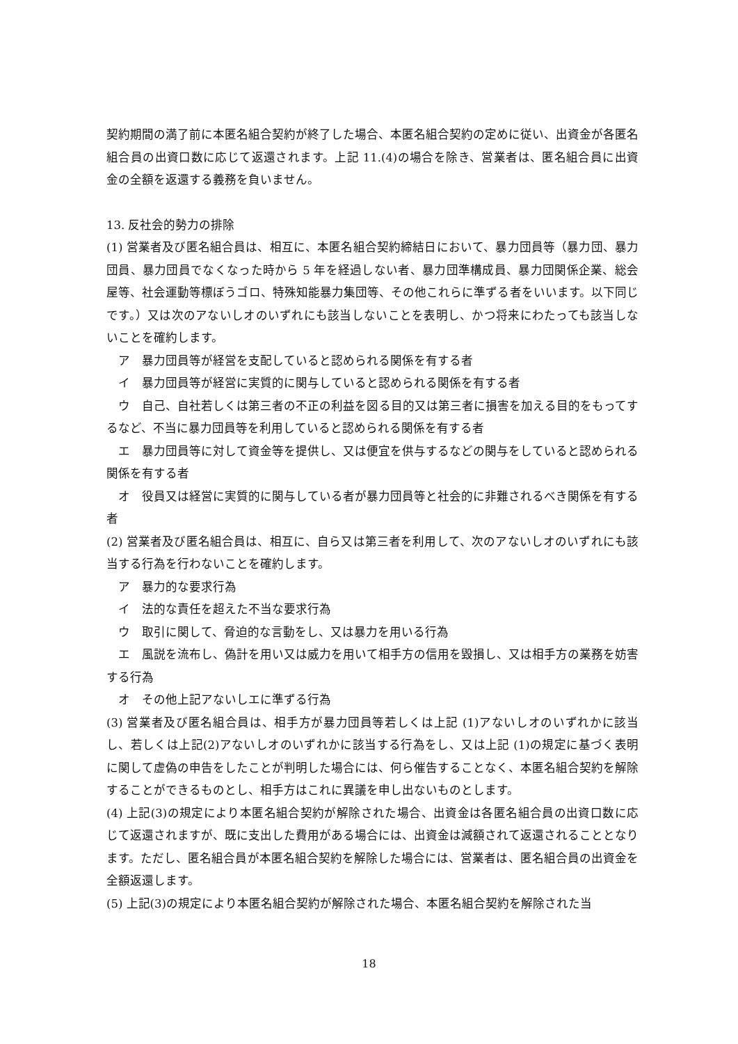契約期間の満了前に本匿名組合契約が終了した場合、本匿名組合契約の定めに従い、出資金が各匿名組合員の出資口数に応じて返還されます。上記 11.(4)の場合を除き、営業者は、匿名組合員に出資金の全額を返還する義務を負いません。
13. 反社会的勢力の排除
(1) 営業者及び匿名組合員は、相互に、本匿名組合契約締結日において、暴力団員等（暴力団、暴力団員、暴力団員でなくなった時から 5 年を経過しない者、暴力団準構成員、暴力団関係企業、総会屋等、社会運動等標ぼうゴロ、特殊知能暴力集団等、その他これらに準ずる者をいいます。以下同じです。）又は次のアないしオのいずれにも該当しないことを表明し、かつ将来にわたっても該当しないことを確約します。
　ア　暴力団員等が経営を支配していると認められる関係を有する者
　イ　暴力団員等が経営に実質的に関与していると認められる関係を有する者
　ウ　自己、自社若しくは第三者の不正の利益を図る目的又は第三者に損害を加える目的をもってするなど、不当に暴力団員等を利用していると認められる関係を有する者
　エ　暴力団員等に対して資金等を提供し、又は便宜を供与するなどの関与をしていると認められる関係を有する者
　オ　役員又は経営に実質的に関与している者が暴力団員等と社会的に非難されるべき関係を有する者
(2) 営業者及び匿名組合員は、相互に、自ら又は第三者を利用して、次のアないしオのいずれにも該当する行為を行わないことを確約します。
　ア　暴力的な要求行為
　イ　法的な責任を超えた不当な要求行為
　ウ　取引に関して、脅迫的な言動をし、又は暴力を用いる行為
　エ　風説を流布し、偽計を用い又は威力を用いて相手方の信用を毀損し、又は相手方の業務を妨害する行為
　オ　その他上記アないしエに準ずる行為
(3) 営業者及び匿名組合員は、相手方が暴力団員等若しくは上記 (1)アないしオのいずれかに該当し、若しくは上記(2)アないしオのいずれかに該当する行為をし、又は上記 (1)の規定に基づく表明に関して虚偽の申告をしたことが判明した場合には、何ら催告することなく、本匿名組合契約を解除することができるものとし、相手方はこれに異議を申し出ないものとします。
(4) 上記(3)の規定により本匿名組合契約が解除された場合、出資金は各匿名組合員の出資口数に応じて返還されますが、既に支出した費用がある場合には、出資金は減額されて返還されることとなります。ただし、匿名組合員が本匿名組合契約を解除した場合には、営業者は、匿名組合員の出資金を全額返還します。
(5) 上記(3)の規定により本匿名組合契約が解除された場合、本匿名組合契約を解除された当
18